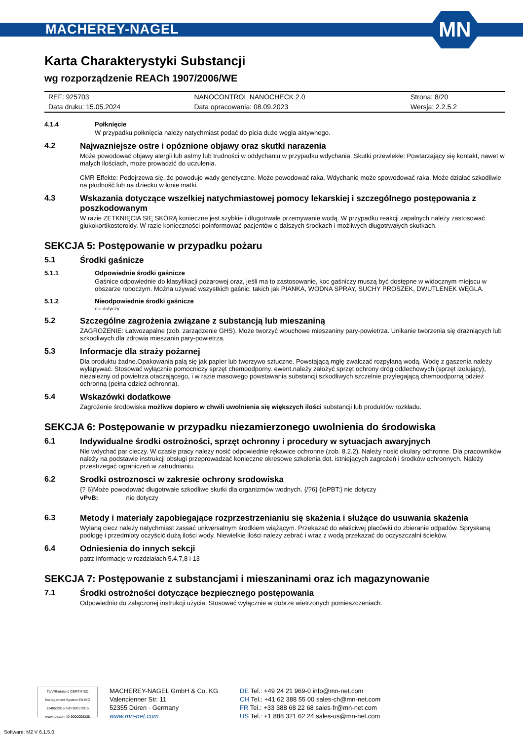MACHEREY-NAGEL
MN
Karta Charakterystyki Substancji
wg rozporządzenie REACh 1907/2006/WE
| REF: 925703 | NANOCONTROL NANOCHECK 2.0 | Strona: 8/20 |
| Data druku: 15.05.2024 | Data opracowania: 08.09.2023 | Wersja: 2.2.5.2 |
4.1.4 Połknięcie
W przypadku połknięcia należy natychmiast podać do picia duże węgla aktywnego.
4.2 Najwazniejsze ostre i opóznione objawy oraz skutki narazenia
Może powodować objawy alergii lub astmy lub trudności w oddychaniu w przypadku wdychania. Skutki przewlekłe: Powtarzający się kontakt, nawet w małych ilościach, może prowadzić do uczulenia.
CMR Effekte: Podejrzewa się, że powoduje wady genetyczne. Może powodować raka. Wdychanie może spowodować raka. Może działać szkodliwie na płodność lub na dziecko w łonie matki.
4.3 Wskazania dotyczące wszelkiej natychmiastowej pomocy lekarskiej i szczególnego postępowania z poszkodowanym
W razie ZETKNIĘCIA SIĘ SKÓRĄ konieczne jest szybkie i długotrwałe przemywanie wodą. W przypadku reakcji zapalnych należy zastosować glukokortikosteroidy. W razie konieczności poinformować pacjentów o dalszych środkach i możliwych długotrwałych skutkach. ---
SEKCJA 5: Postępowanie w przypadku pożaru
5.1 Środki gaśnicze
5.1.1 Odpowiednie środki gaśnicze
Gaśnice odpowiednie do klasyfikacji pożarowej oraz, jeśli ma to zastosowanie, koc gaśniczy muszą być dostępne w widocznym miejscu w obszarze roboczym. Można używać wszystkich gaśnic, takich jak PIANKA, WODNA SPRAY, SUCHY PROSZEK, DWUTLENEK WĘGLA.
5.1.2 Nieodpowiednie środki gaśnicze
nie dotyczy
5.2 Szczególne zagrożenia związane z substancją lub mieszaniną
ZAGROŻENIE: Łatwozapalne (zob. zarządzenie GHS). Może tworzyć wbuchowe mieszaniny pary-powietrza. Unikanie tworzenia się drażniących lub szkodliwych dla zdrowia mieszanin pary-powietrza.
5.3 Informacje dla straży pożarnej
Dla produktu żadne.Opakowania palą się jak papier lub tworzywo sztuczne. Powstającą mgłę zwalczać rozpylaną wodą. Wodę z gaszenia należy wyłapywać. Stosować wyłącznie pomocniczy sprzęt chemoodporny. ewent.należy założyć sprzęt ochrony dróg oddechowych (sprzęt izolujący), niezależny od powietrza otaczającego, i w razie masowego powstawania substancji szkodliwych szczelnie przylegającą chemoodporną odzież ochronną (pełna odzież ochronna).
5.4 Wskazówki dodatkowe
Zagrożenie środowiska możliwe dopiero w chwili uwolnienia się większych ilości substancji lub produktów rozkładu.
SEKCJA 6: Postępowanie w przypadku niezamierzonego uwolnienia do środowiska
6.1 Indywidualne środki ostrożności, sprzęt ochronny i procedury w sytuacjach awaryjnych
Nie wdychać par cieczy. W czasie pracy należy nosić odpowiednie rękawice ochronne (zob. 8.2.2). Należy nosić okulary ochronne. Dla pracowników należy na podstawie instrukcji obsługi przeprowadzać konieczne okresowe szkolenia dot. istniejących zagrożeń i środków ochronnych. Należy przestrzegać ograniczeń w zatrudnianiu.
6.2 Srodki ostroznosci w zakresie ochrony srodowiska
{? 6}Może powodować długotrwałe szkodliwe skutki dla organizmów wodnych. {/?6} {\bPBT:} nie dotyczy
vPvB: nie dotyczy
6.3 Metody i materiały zapobiegające rozprzestrzenianiu się skażenia i służące do usuwania skażenia
Wylaną ciecz należy natychmiast zassać uniwersalnym środkiem wiążącym. Przekazać do właściwej placówki do zbieranie odpadów. Spryskaną podłogę i przedmioty oczyścić dużą ilości wody. Niewielkie ilości należy zebrać i wraz z wodą przekazać do oczyszczalni ścieków.
6.4 Odniesienia do innych sekcji
patrz informacje w rozdziałach 5.4,7,8 i 13
SEKCJA 7: Postępowanie z substancjami i mieszaninami oraz ich magazynowanie
7.1 Środki ostrożności dotyczące bezpiecznego postępowania
Odpowiednio do załączonej instrukcji użycia. Stosować wyłącznie w dobrze wietrzonych pomieszczeniach.
TÜVRheinland CERTIFIED
Management System EN ISO 13485:2016 ISO 9001:2015
www.tuv.com ID 9000008338
MACHEREY-NAGEL GmbH & Co. KG
Valencienner Str. 11
52355 Düren · Germany
www.mn-net.com
DE Tel.: +49 24 21 969-0 info@mn-net.com
CH Tel.: +41 62 388 55 00 sales-ch@mn-net.com
FR Tel.: +33 388 68 22 68 sales-fr@mn-net.com
US Tel.: +1 888 321 62 24 sales-us@mn-net.com
Software: M2 V 6.1.5.0